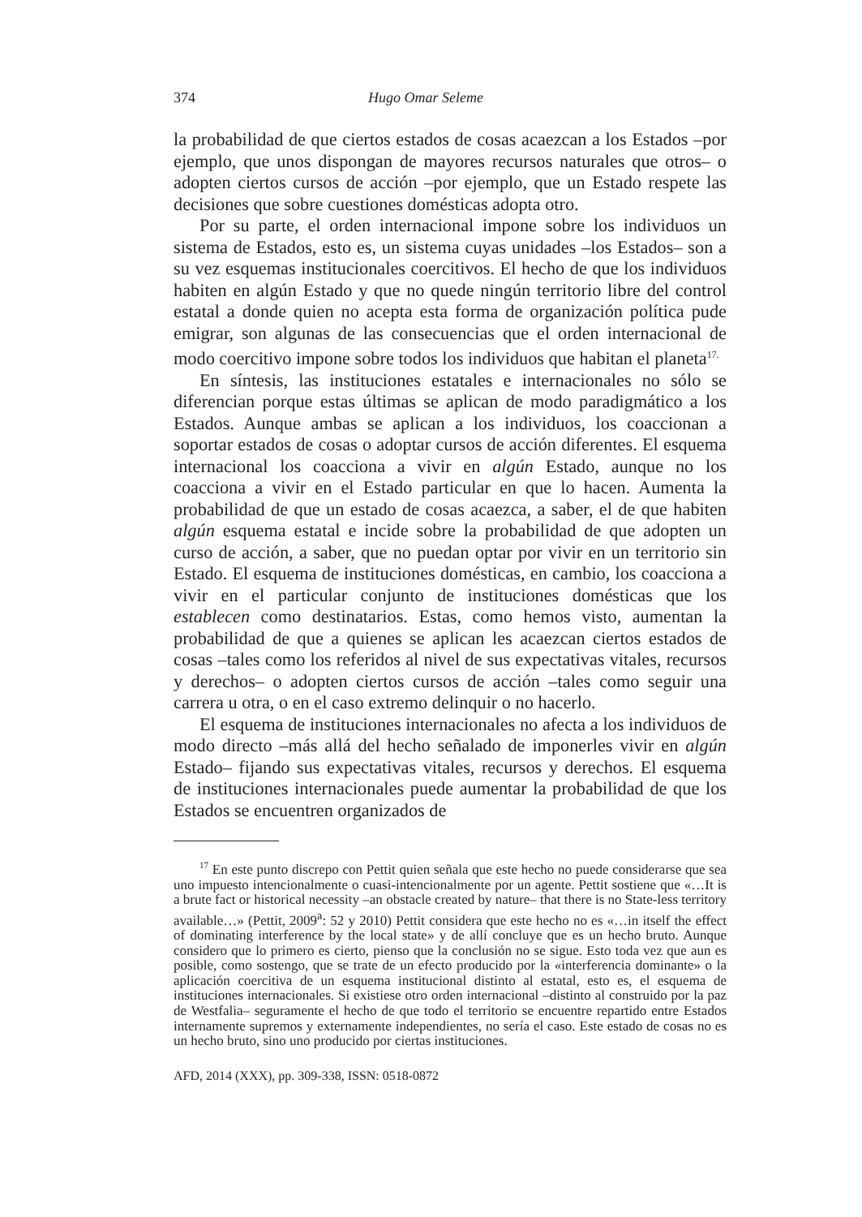374 Hugo Omar Seleme
la probabilidad de que ciertos estados de cosas acaezcan a los Estados –por ejemplo, que unos dispongan de mayores recursos naturales que otros– o adopten ciertos cursos de acción –por ejemplo, que un Estado respete las decisiones que sobre cuestiones domésticas adopta otro.
Por su parte, el orden internacional impone sobre los individuos un sistema de Estados, esto es, un sistema cuyas unidades –los Estados– son a su vez esquemas institucionales coercitivos. El hecho de que los individuos habiten en algún Estado y que no quede ningún territorio libre del control estatal a donde quien no acepta esta forma de organización política pude emigrar, son algunas de las consecuencias que el orden internacional de modo coercitivo impone sobre todos los individuos que habitan el planeta<sup>17.</sup>
En síntesis, las instituciones estatales e internacionales no sólo se diferencian porque estas últimas se aplican de modo paradigmático a los Estados. Aunque ambas se aplican a los individuos, los coaccionan a soportar estados de cosas o adoptar cursos de acción diferentes. El esquema internacional los coacciona a vivir en algún Estado, aunque no los coacciona a vivir en el Estado particular en que lo hacen. Aumenta la probabilidad de que un estado de cosas acaezca, a saber, el de que habiten algún esquema estatal e incide sobre la probabilidad de que adopten un curso de acción, a saber, que no puedan optar por vivir en un territorio sin Estado. El esquema de instituciones domésticas, en cambio, los coacciona a vivir en el particular conjunto de instituciones domésticas que los establecen como destinatarios. Estas, como hemos visto, aumentan la probabilidad de que a quienes se aplican les acaezcan ciertos estados de cosas –tales como los referidos al nivel de sus expectativas vitales, recursos y derechos– o adopten ciertos cursos de acción –tales como seguir una carrera u otra, o en el caso extremo delinquir o no hacerlo.
El esquema de instituciones internacionales no afecta a los individuos de modo directo –más allá del hecho señalado de imponerles vivir en algún Estado– fijando sus expectativas vitales, recursos y derechos. El esquema de instituciones internacionales puede aumentar la probabilidad de que los Estados se encuentren organizados de
<sup>17</sup> En este punto discrepo con Pettit quien señala que este hecho no puede considerarse que sea uno impuesto intencionalmente o cuasi-intencionalmente por un agente. Pettit sostiene que «…It is a brute fact or historical necessity –an obstacle created by nature– that there is no State-less territory available…» (Pettit, 2009<sup>a</sup>: 52 y 2010) Pettit considera que este hecho no es «…in itself the effect of dominating interference by the local state» y de allí concluye que es un hecho bruto. Aunque considero que lo primero es cierto, pienso que la conclusión no se sigue. Esto toda vez que aun es posible, como sostengo, que se trate de un efecto producido por la «interferencia dominante» o la aplicación coercitiva de un esquema institucional distinto al estatal, esto es, el esquema de instituciones internacionales. Si existiese otro orden internacional –distinto al construido por la paz de Westfalia– seguramente el hecho de que todo el territorio se encuentre repartido entre Estados internamente supremos y externamente independientes, no sería el caso. Este estado de cosas no es un hecho bruto, sino uno producido por ciertas instituciones.
AFD, 2014 (XXX), pp. 309-338, ISSN: 0518-0872